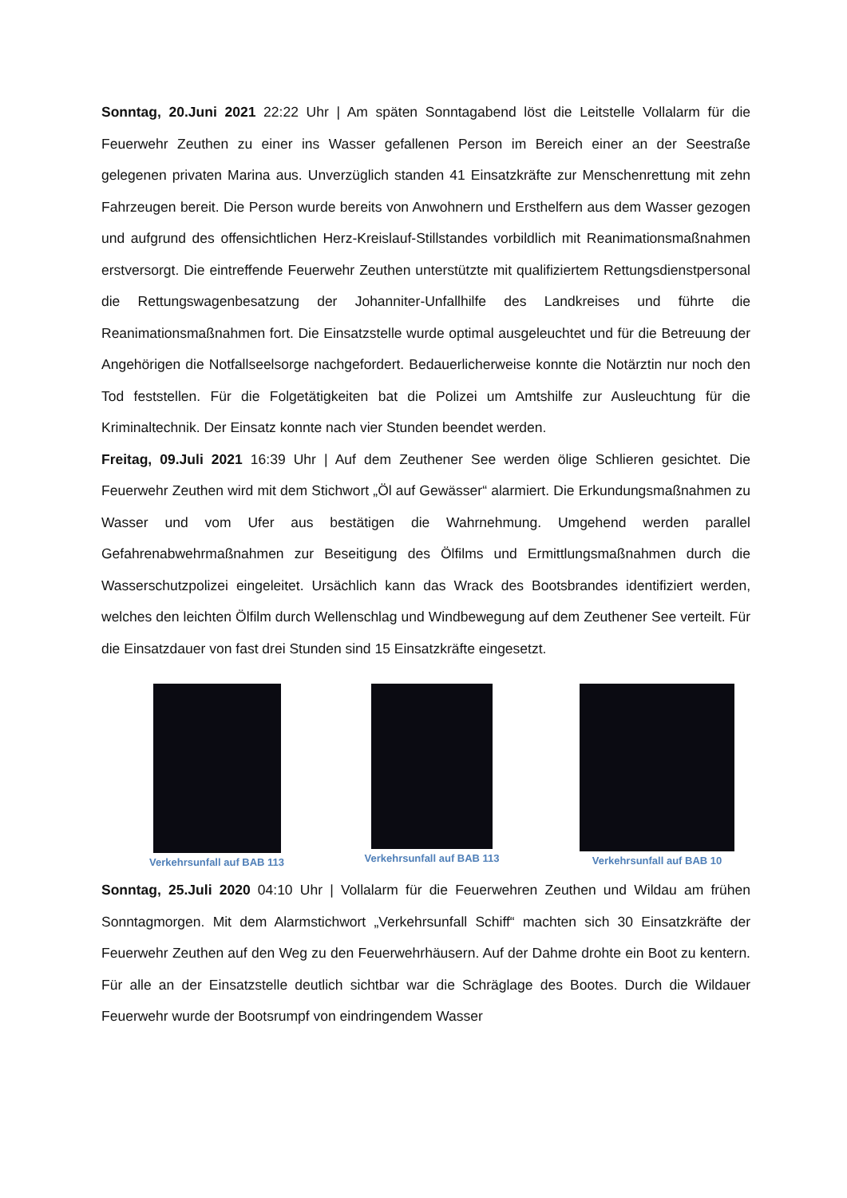Sonntag, 20.Juni 2021 22:22 Uhr | Am späten Sonntagabend löst die Leitstelle Vollalarm für die Feuerwehr Zeuthen zu einer ins Wasser gefallenen Person im Bereich einer an der Seestraße gelegenen privaten Marina aus. Unverzüglich standen 41 Einsatzkräfte zur Menschenrettung mit zehn Fahrzeugen bereit. Die Person wurde bereits von Anwohnern und Ersthelfern aus dem Wasser gezogen und aufgrund des offensichtlichen Herz-Kreislauf-Stillstandes vorbildlich mit Reanimationsmaßnahmen erstversorgt. Die eintreffende Feuerwehr Zeuthen unterstützte mit qualifiziertem Rettungsdienstpersonal die Rettungswagenbesatzung der Johanniter-Unfallhilfe des Landkreises und führte die Reanimationsmaßnahmen fort. Die Einsatzstelle wurde optimal ausgeleuchtet und für die Betreuung der Angehörigen die Notfallseelsorge nachgefordert. Bedauerlicherweise konnte die Notärztin nur noch den Tod feststellen. Für die Folgetätigkeiten bat die Polizei um Amtshilfe zur Ausleuchtung für die Kriminaltechnik. Der Einsatz konnte nach vier Stunden beendet werden.
Freitag, 09.Juli 2021 16:39 Uhr | Auf dem Zeuthener See werden ölige Schlieren gesichtet. Die Feuerwehr Zeuthen wird mit dem Stichwort „Öl auf Gewässer“ alarmiert. Die Erkundungsmaßnahmen zu Wasser und vom Ufer aus bestätigen die Wahrnehmung. Umgehend werden parallel Gefahrenabwehrmaßnahmen zur Beseitigung des Ölfilms und Ermittlungsmaßnahmen durch die Wasserschutzpolizei eingeleitet. Ursächlich kann das Wrack des Bootsbrandes identifiziert werden, welches den leichten Ölfilm durch Wellenschlag und Windbewegung auf dem Zeuthener See verteilt. Für die Einsatzdauer von fast drei Stunden sind 15 Einsatzkräfte eingesetzt.
Verkehrsunfall auf BAB 113 Verkehrsunfall auf BAB 113 Verkehrsunfall auf BAB 10
Sonntag, 25.Juli 2020 04:10 Uhr | Vollalarm für die Feuerwehren Zeuthen und Wildau am frühen Sonntagmorgen. Mit dem Alarmstichwort „Verkehrsunfall Schiff“ machten sich 30 Einsatzkräfte der Feuerwehr Zeuthen auf den Weg zu den Feuerwehrhäusern. Auf der Dahme drohte ein Boot zu kentern. Für alle an der Einsatzstelle deutlich sichtbar war die Schräglage des Bootes. Durch die Wildauer Feuerwehr wurde der Bootsrumpf von eindringendem Wasser